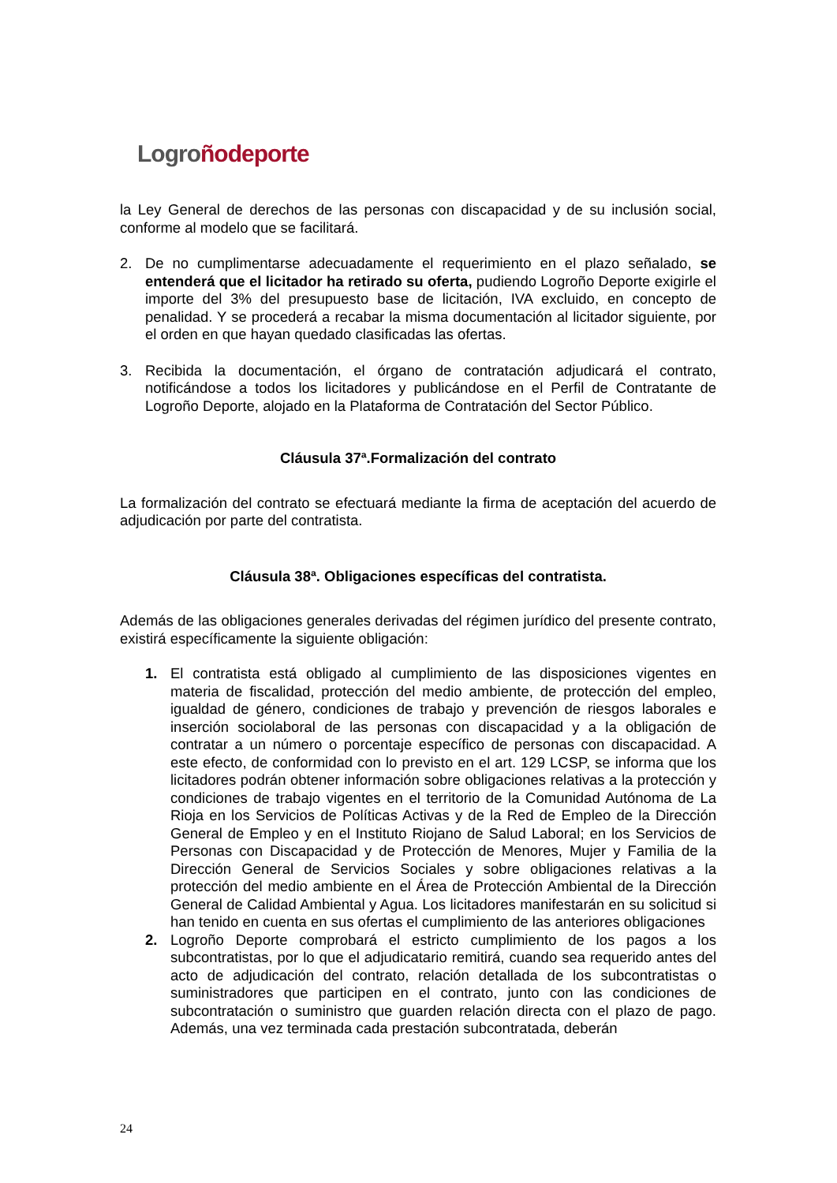Logro ñodeporte
la Ley General de derechos de las personas con discapacidad y de su inclusión social, conforme al modelo que se facilitará.
2. De no cumplimentarse adecuadamente el requerimiento en el plazo señalado, se entenderá que el licitador ha retirado su oferta, pudiendo Logroño Deporte exigirle el importe del 3% del presupuesto base de licitación, IVA excluido, en concepto de penalidad. Y se procederá a recabar la misma documentación al licitador siguiente, por el orden en que hayan quedado clasificadas las ofertas.
3. Recibida la documentación, el órgano de contratación adjudicará el contrato, notificándose a todos los licitadores y publicándose en el Perfil de Contratante de Logroño Deporte, alojado en la Plataforma de Contratación del Sector Público.
Cláusula 37ª.Formalización del contrato
La formalización del contrato se efectuará mediante la firma de aceptación del acuerdo de adjudicación por parte del contratista.
Cláusula 38ª. Obligaciones específicas del contratista.
Además de las obligaciones generales derivadas del régimen jurídico del presente contrato, existirá específicamente la siguiente obligación:
1. El contratista está obligado al cumplimiento de las disposiciones vigentes en materia de fiscalidad, protección del medio ambiente, de protección del empleo, igualdad de género, condiciones de trabajo y prevención de riesgos laborales e inserción sociolaboral de las personas con discapacidad y a la obligación de contratar a un número o porcentaje específico de personas con discapacidad. A este efecto, de conformidad con lo previsto en el art. 129 LCSP, se informa que los licitadores podrán obtener información sobre obligaciones relativas a la protección y condiciones de trabajo vigentes en el territorio de la Comunidad Autónoma de La Rioja en los Servicios de Políticas Activas y de la Red de Empleo de la Dirección General de Empleo y en el Instituto Riojano de Salud Laboral; en los Servicios de Personas con Discapacidad y de Protección de Menores, Mujer y Familia de la Dirección General de Servicios Sociales y sobre obligaciones relativas a la protección del medio ambiente en el Área de Protección Ambiental de la Dirección General de Calidad Ambiental y Agua. Los licitadores manifestarán en su solicitud si han tenido en cuenta en sus ofertas el cumplimiento de las anteriores obligaciones
2. Logroño Deporte comprobará el estricto cumplimiento de los pagos a los subcontratistas, por lo que el adjudicatario remitirá, cuando sea requerido antes del acto de adjudicación del contrato, relación detallada de los subcontratistas o suministradores que participen en el contrato, junto con las condiciones de subcontratación o suministro que guarden relación directa con el plazo de pago. Además, una vez terminada cada prestación subcontratada, deberán
24